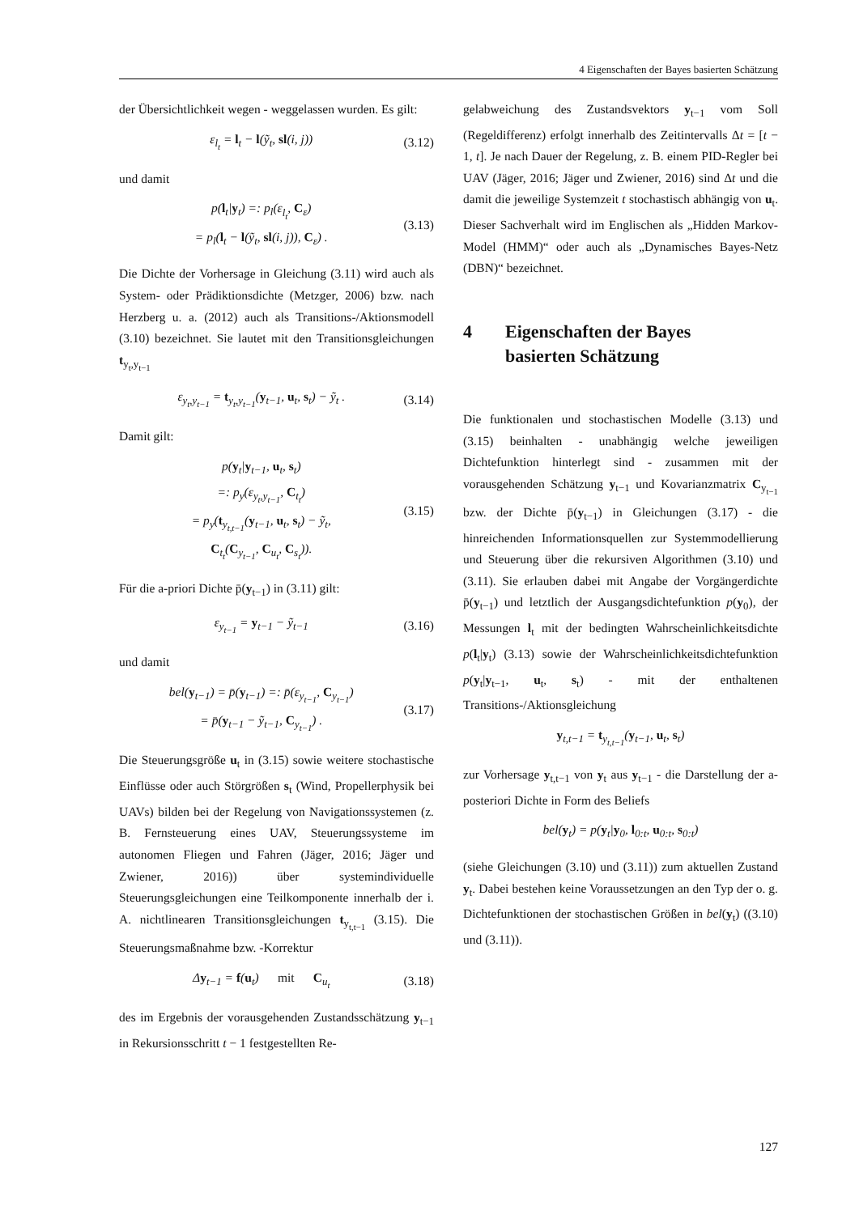4 Eigenschaften der Bayes basierten Schätzung
der Übersichtlichkeit wegen - weggelassen wurden. Es gilt:
ε<sub>l<sub>t</sub></sub> = l<sub>t</sub> − l(ỹ<sub>t</sub>, sl(i, j)) (3.12)
und damit
p(l<sub>t</sub>|y<sub>t</sub>) =: p<sub>l</sub>(ε<sub>l<sub>t</sub></sub>, C<sub>ε</sub>)
= p<sub>l</sub>(l<sub>t</sub> − l(ỹ<sub>t</sub>, sl(i, j)), C<sub>ε</sub>) . (3.13)
Die Dichte der Vorhersage in Gleichung (3.11) wird auch als System- oder Prädiktionsdichte (Metzger, 2006) bzw. nach Herzberg u. a. (2012) auch als Transitions-/Aktionsmodell (3.10) bezeichnet. Sie lautet mit den Transitionsgleichungen t<sub>y<sub>t</sub>,y<sub>t−1</sub></sub>
ε<sub>y<sub>t</sub>,y<sub>t−1</sub></sub> = t<sub>y<sub>t</sub>,y<sub>t−1</sub></sub>(y<sub>t−1</sub>, u<sub>t</sub>, s<sub>t</sub>) − ỹ<sub>t</sub> . (3.14)
Damit gilt:
p(y<sub>t</sub>|y<sub>t−1</sub>, u<sub>t</sub>, s<sub>t</sub>)
=: p<sub>y</sub>(ε<sub>y<sub>t</sub>,y<sub>t−1</sub></sub>, C<sub>t<sub>t</sub></sub>)
= p<sub>y</sub>(t<sub>y<sub>t,t−1</sub></sub>(y<sub>t−1</sub>, u<sub>t</sub>, s<sub>t</sub>) − ỹ<sub>t</sub>,
C<sub>t<sub>t</sub></sub>(C<sub>y<sub>t−1</sub></sub>, C<sub>u<sub>t</sub></sub>, C<sub>s<sub>t</sub></sub>)). (3.15)
Für die a-priori Dichte p̄(y<sub>t−1</sub>) in (3.11) gilt:
ε<sub>y<sub>t−1</sub></sub> = y<sub>t−1</sub> − ỹ<sub>t−1</sub> (3.16)
und damit
bel(y<sub>t−1</sub>) = p̄(y<sub>t−1</sub>) =: p̄(ε<sub>y<sub>t−1</sub></sub>, C<sub>y<sub>t−1</sub></sub>)
= p̄(y<sub>t−1</sub> − ỹ<sub>t−1</sub>, C<sub>y<sub>t−1</sub></sub>) . (3.17)
Die Steuerungsgröße u<sub>t</sub> in (3.15) sowie weitere stochastische Einflüsse oder auch Störgrößen s<sub>t</sub> (Wind, Propellerphysik bei UAVs) bilden bei der Regelung von Navigationssystemen (z. B. Fernsteuerung eines UAV, Steuerungssysteme im autonomen Fliegen und Fahren (Jäger, 2016; Jäger und Zwiener, 2016)) über systemindividuelle Steuerungsgleichungen eine Teilkomponente innerhalb der i. A. nichtlinearen Transitionsgleichungen t<sub>y<sub>t,t−1</sub></sub> (3.15). Die Steuerungsmaßnahme bzw. -Korrektur
Δy<sub>t−1</sub> = f(u<sub>t</sub>) mit C<sub>u<sub>t</sub></sub> (3.18)
des im Ergebnis der vorausgehenden Zustandsschätzung y<sub>t−1</sub> in Rekursionsschritt t − 1 festgestellten Re-
gelabweichung des Zustandsvektors y<sub>t−1</sub> vom Soll (Regeldifferenz) erfolgt innerhalb des Zeitintervalls Δt = [t − 1, t]. Je nach Dauer der Regelung, z. B. einem PID-Regler bei UAV (Jäger, 2016; Jäger und Zwiener, 2016) sind Δt und die damit die jeweilige Systemzeit t stochastisch abhängig von u<sub>t</sub>. Dieser Sachverhalt wird im Englischen als „Hidden Markov-Model (HMM)“ oder auch als „Dynamisches Bayes-Netz (DBN)“ bezeichnet.
4 Eigenschaften der Bayes
basierten Schätzung
Die funktionalen und stochastischen Modelle (3.13) und (3.15) beinhalten - unabhängig welche jeweiligen Dichtefunktion hinterlegt sind - zusammen mit der vorausgehenden Schätzung y<sub>t−1</sub> und Kovarianzmatrix C<sub>y<sub>t−1</sub></sub> bzw. der Dichte p̄(y<sub>t−1</sub>) in Gleichungen (3.17) - die hinreichenden Informationsquellen zur Systemmodellierung und Steuerung über die rekursiven Algorithmen (3.10) und (3.11). Sie erlauben dabei mit Angabe der Vorgängerdichte p̄(y<sub>t−1</sub>) und letztlich der Ausgangsdichtefunktion p(y<sub>0</sub>), der Messungen l<sub>t</sub> mit der bedingten Wahrscheinlichkeitsdichte p(l<sub>t</sub>|y<sub>t</sub>) (3.13) sowie der Wahrscheinlichkeitsdichtefunktion p(y<sub>t</sub>|y<sub>t−1</sub>, u<sub>t</sub>, s<sub>t</sub>) - mit der enthaltenen Transitions-/Aktionsgleichung
y<sub>t,t−1</sub> = t<sub>y<sub>t,t−1</sub></sub>(y<sub>t−1</sub>, u<sub>t</sub>, s<sub>t</sub>)
zur Vorhersage y<sub>t,t−1</sub> von y<sub>t</sub> aus y<sub>t−1</sub> - die Darstellung der a-posteriori Dichte in Form des Beliefs
bel(y<sub>t</sub>) = p(y<sub>t</sub>|y<sub>0</sub>, l<sub>0:t</sub>, u<sub>0:t</sub>, s<sub>0:t</sub>)
(siehe Gleichungen (3.10) und (3.11)) zum aktuellen Zustand y<sub>t</sub>. Dabei bestehen keine Voraussetzungen an den Typ der o. g. Dichtefunktionen der stochastischen Größen in bel(y<sub>t</sub>) ((3.10) und (3.11)).
127